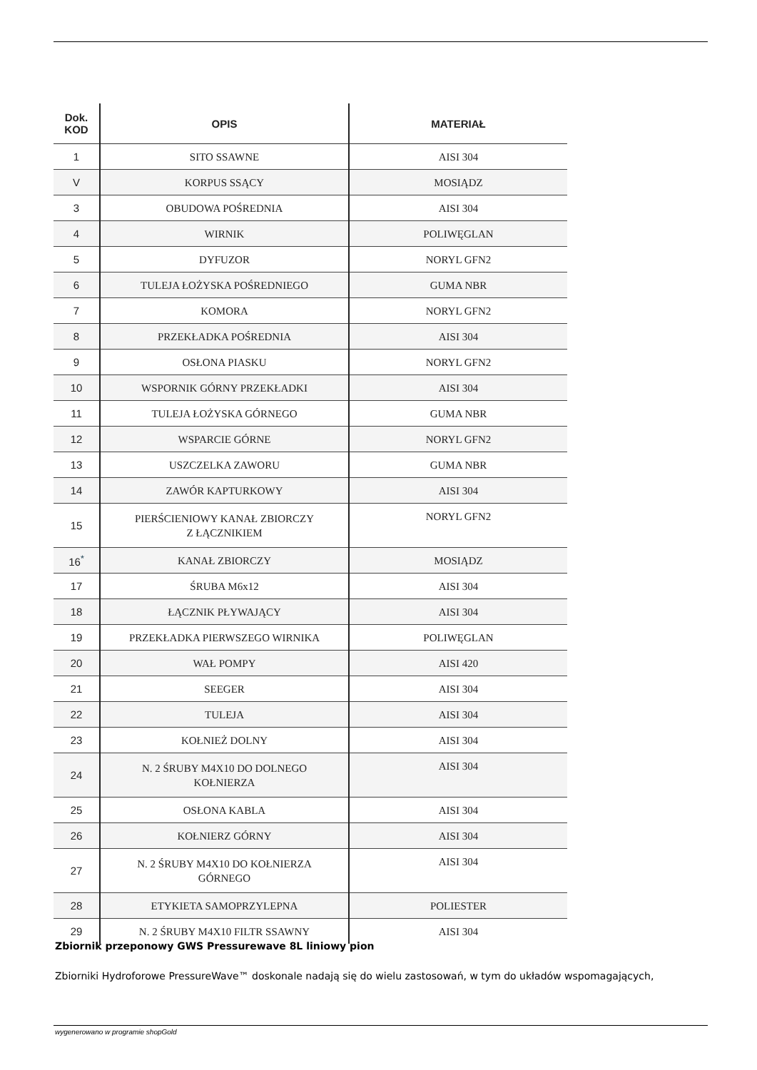| Dok. KOD | OPIS | MATERIAŁ |
| --- | --- | --- |
| 1 | SITO SSAWNE | AISI 304 |
| V | KORPUS SSĄCY | MOSIĄDZ |
| 3 | OBUDOWA POŚREDNIA | AISI 304 |
| 4 | WIRNIK | POLIWĘGLAN |
| 5 | DYFUZOR | NORYL GFN2 |
| 6 | TULEJA ŁOŻYSKA POŚREDNIEGO | GUMA NBR |
| 7 | KOMORA | NORYL GFN2 |
| 8 | PRZEKŁADKA POŚREDNIA | AISI 304 |
| 9 | OSŁONA PIASKU | NORYL GFN2 |
| 10 | WSPORNIK GÓRNY PRZEKŁADKI | AISI 304 |
| 11 | TULEJA ŁOŻYSKA GÓRNEGO | GUMA NBR |
| 12 | WSPARCIE GÓRNE | NORYL GFN2 |
| 13 | USZCZELKA ZAWORU | GUMA NBR |
| 14 | ZAWÓR KAPTURKOWY | AISI 304 |
| 15 | PIERŚCIENIOWY KANAŁ ZBIORCZY Z ŁĄCZNIKIEM | NORYL GFN2 |
| 16<sup>*</sup> | KANAŁ ZBIORCZY | MOSIĄDZ |
| 17 | ŚRUBA M6x12 | AISI 304 |
| 18 | ŁĄCZNIK PŁYWAJĄCY | AISI 304 |
| 19 | PRZEKŁADKA PIERWSZEGO WIRNIKA | POLIWĘGLAN |
| 20 | WAŁ POMPY | AISI 420 |
| 21 | SEEGER | AISI 304 |
| 22 | TULEJA | AISI 304 |
| 23 | KOŁNIEŻ DOLNY | AISI 304 |
| 24 | N. 2 ŚRUBY M4X10 DO DOLNEGO KOŁNIERZA | AISI 304 |
| 25 | OSŁONA KABLA | AISI 304 |
| 26 | KOŁNIERZ GÓRNY | AISI 304 |
| 27 | N. 2 ŚRUBY M4X10 DO KOŁNIERZA GÓRNEGO | AISI 304 |
| 28 | ETYKIETA SAMOPRZYLEPNA | POLIESTER |
| 29 | N. 2 ŚRUBY M4X10 FILTR SSAWNY | AISI 304 |
Zbiornik przeponowy GWS Pressurewave 8L liniowy pion
Zbiorniki Hydroforowe PressureWave™ doskonale nadają się do wielu zastosowań, w tym do układów wspomagających,
wygenerowano w programie shopGold